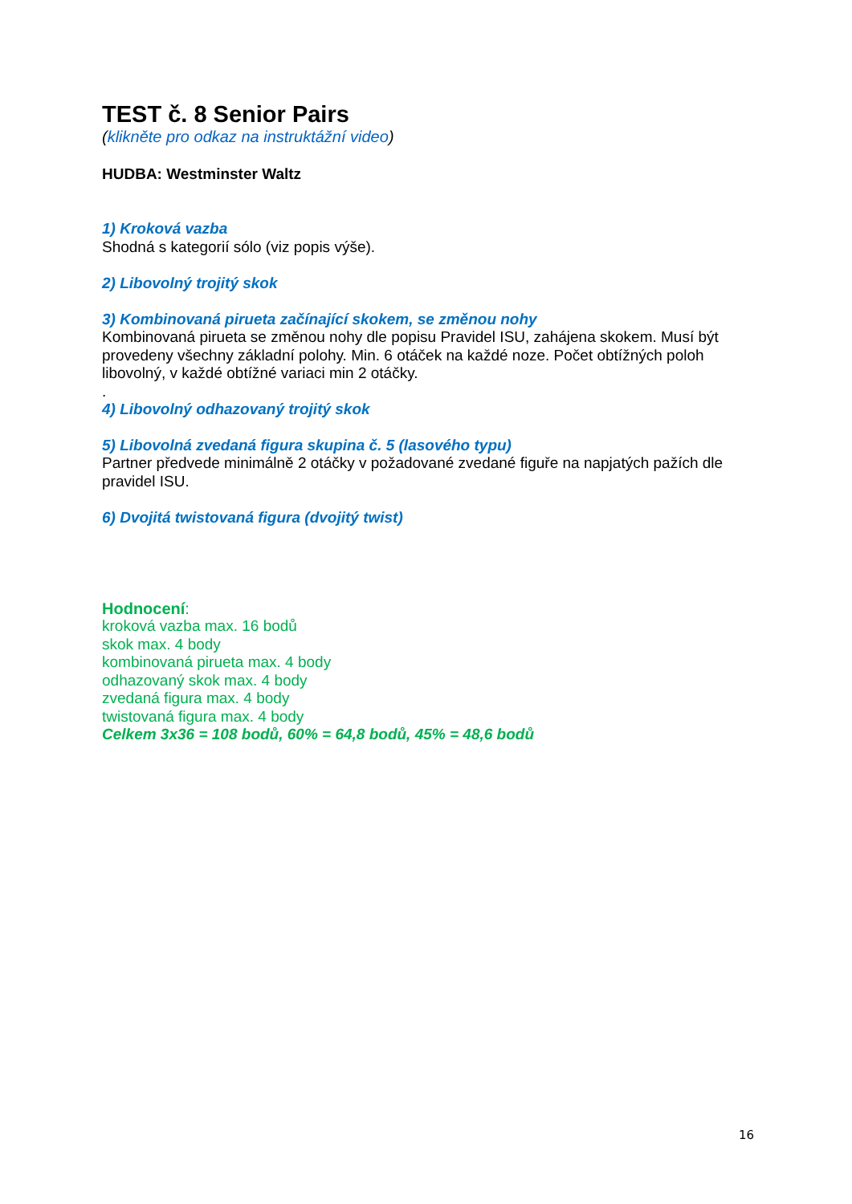TEST č. 8 Senior Pairs
(klikněte pro odkaz na instruktážní video)
HUDBA: Westminster Waltz
1) Kroková vazba
Shodná s kategorií sólo (viz popis výše).
2) Libovolný trojitý skok
3) Kombinovaná pirueta začínající skokem, se změnou nohy
Kombinovaná pirueta se změnou nohy dle popisu Pravidel ISU, zahájena skokem. Musí být provedeny všechny základní polohy. Min. 6 otáček na každé noze. Počet obtížných poloh libovolný, v každé obtížné variaci min 2 otáčky.
.
4) Libovolný odhazovaný trojitý skok
5) Libovolná zvedaná figura skupina č. 5 (lasového typu)
Partner předvede minimálně 2 otáčky v požadované zvedané figuře na napjatých pažích dle pravidel ISU.
6) Dvojitá twistovaná figura (dvojitý twist)
Hodnocení:
kroková vazba max. 16 bodů
skok max. 4 body
kombinovaná pirueta max. 4 body
odhazovaný skok max. 4 body
zvedaná figura max. 4 body
twistovaná figura max. 4 body
Celkem 3x36 = 108 bodů, 60% = 64,8 bodů, 45% = 48,6 bodů
16